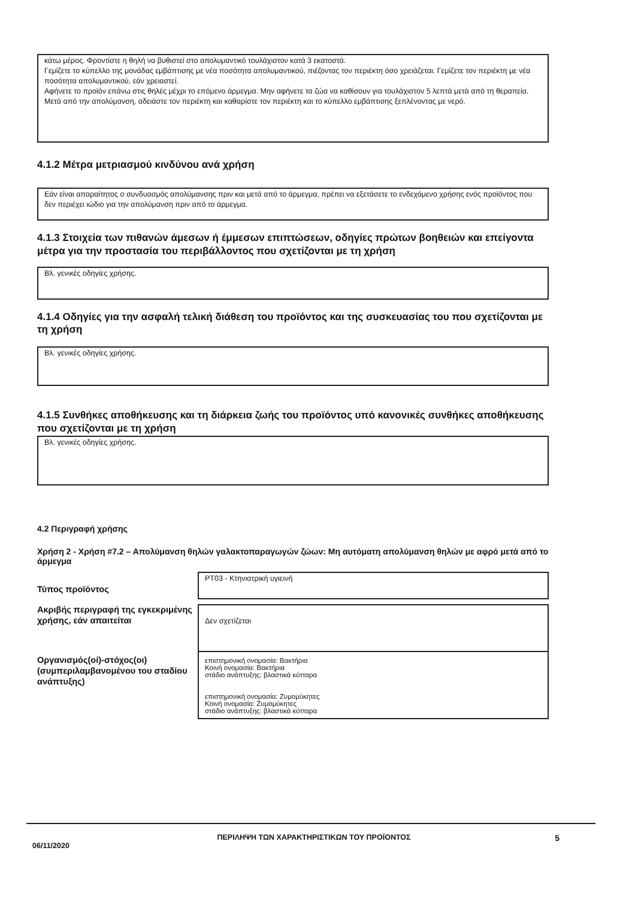κάτω μέρος. Φροντίστε η θηλή να βυθιστεί στο απολυμαντικό τουλάχιστον κατά 3 εκατοστά.
Γεμίζετε το κύπελλο της μονάδας εμβάπτισης με νέα ποσότητα απολυμαντικού, πιέζοντας τον περιέκτη όσο χρειάζεται. Γεμίζετε τον περιέκτη με νέα ποσότητα απολυμαντικού, εάν χρειαστεί.
Αφήνετε το προϊόν επάνω στις θηλές μέχρι το επόμενο άρμεγμα. Μην αφήνετε τα ζώα να καθίσουν για τουλάχιστον 5 λεπτά μετά από τη θεραπεία.
Μετά από την απολύμανση, αδειάστε τον περιέκτη και καθαρίστε τον περιέκτη και το κύπελλο εμβάπτισης ξεπλένοντας με νερό.
4.1.2 Μέτρα μετριασμού κινδύνου ανά χρήση
Εάν είναι απαραίτητος ο συνδυασμός απολύμανσης πριν και μετά από το άρμεγμα, πρέπει να εξετάσετε το ενδεχόμενο χρήσης ενός προϊόντος που δεν περιέχει ιώδιο για την απολύμανση πριν από το άρμεγμα.
4.1.3 Στοιχεία των πιθανών άμεσων ή έμμεσων επιπτώσεων, οδηγίες πρώτων βοηθειών και επείγοντα μέτρα για την προστασία του περιβάλλοντος που σχετίζονται με τη χρήση
Βλ. γενικές οδηγίες χρήσης.
4.1.4 Οδηγίες για την ασφαλή τελική διάθεση του προϊόντος και της συσκευασίας του που σχετίζονται με τη χρήση
Βλ. γενικές οδηγίες χρήσης.
4.1.5 Συνθήκες αποθήκευσης και τη διάρκεια ζωής του προϊόντος υπό κανονικές συνθήκες αποθήκευσης που σχετίζονται με τη χρήση
Βλ. γενικές οδηγίες χρήσης.
4.2 Περιγραφή χρήσης
Χρήση 2 - Χρήση #7.2 – Απολύμανση θηλών γαλακτοπαραγωγών ζώων: Μη αυτόματη απολύμανση θηλών με αφρό μετά από το άρμεγμα
Τύπος προϊόντος
PT03 - Κτηνιατρική υγιεινή
Ακριβής περιγραφή της εγκεκριμένης χρήσης, εάν απαιτείται
Δεν σχετίζεται
Οργανισμός(οί)-στόχος(οι) (συμπεριλαμβανομένου του σταδίου ανάπτυξης)
επιστημονική ονομασία: Βακτήρια
Κοινή ονομασία: Βακτήρια
στάδιο ανάπτυξης: βλαστικά κύτταρα
επιστημονική ονομασία: Ζυμομύκητες
Κοινή ονομασία: Ζυμομύκητες
στάδιο ανάπτυξης: βλαστικά κύτταρα
06/11/2020
ΠΕΡΙΛΗΨΗ ΤΩΝ ΧΑΡΑΚΤΗΡΙΣΤΙΚΩΝ ΤΟΥ ΠΡΟΪΟΝΤΟΣ 5